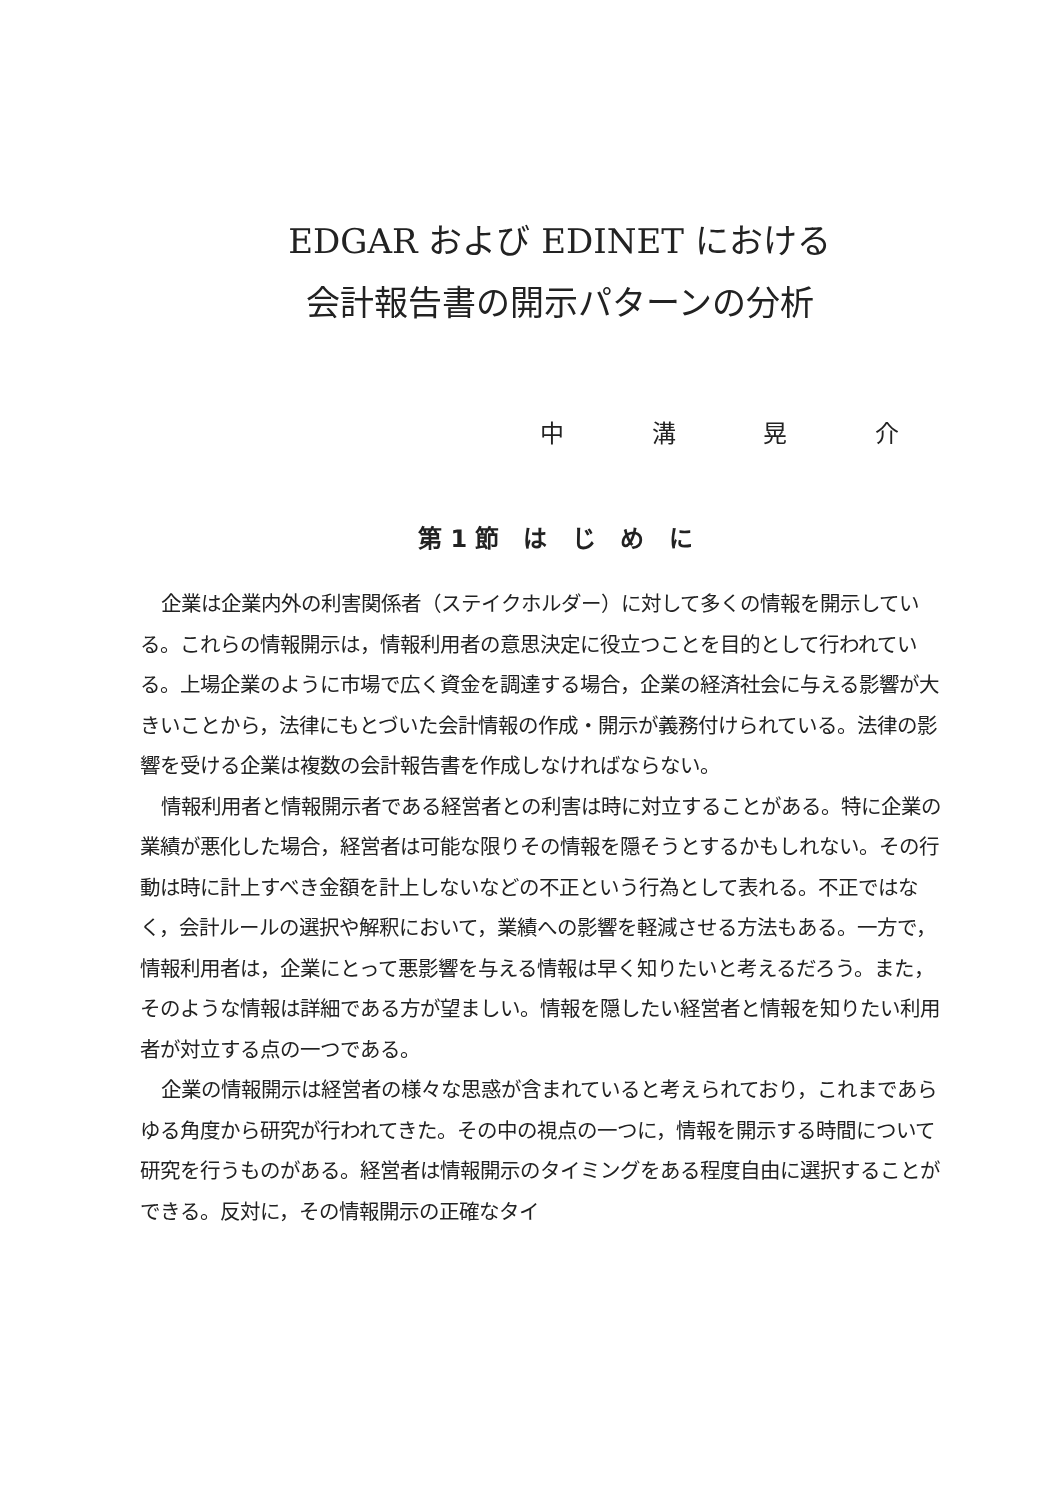EDGAR および EDINET における
会計報告書の開示パターンの分析
中 溝 晃 介
第1節 は じ め に
企業は企業内外の利害関係者（ステイクホルダー）に対して多くの情報を開示している。これらの情報開示は，情報利用者の意思決定に役立つことを目的として行われている。上場企業のように市場で広く資金を調達する場合，企業の経済社会に与える影響が大きいことから，法律にもとづいた会計情報の作成・開示が義務付けられている。法律の影響を受ける企業は複数の会計報告書を作成しなければならない。
情報利用者と情報開示者である経営者との利害は時に対立することがある。特に企業の業績が悪化した場合，経営者は可能な限りその情報を隠そうとするかもしれない。その行動は時に計上すべき金額を計上しないなどの不正という行為として表れる。不正ではなく，会計ルールの選択や解釈において，業績への影響を軽減させる方法もある。一方で，情報利用者は，企業にとって悪影響を与える情報は早く知りたいと考えるだろう。また，そのような情報は詳細である方が望ましい。情報を隠したい経営者と情報を知りたい利用者が対立する点の一つである。
企業の情報開示は経営者の様々な思惑が含まれていると考えられており，これまであらゆる角度から研究が行われてきた。その中の視点の一つに，情報を開示する時間について研究を行うものがある。経営者は情報開示のタイミングをある程度自由に選択することができる。反対に，その情報開示の正確なタイ